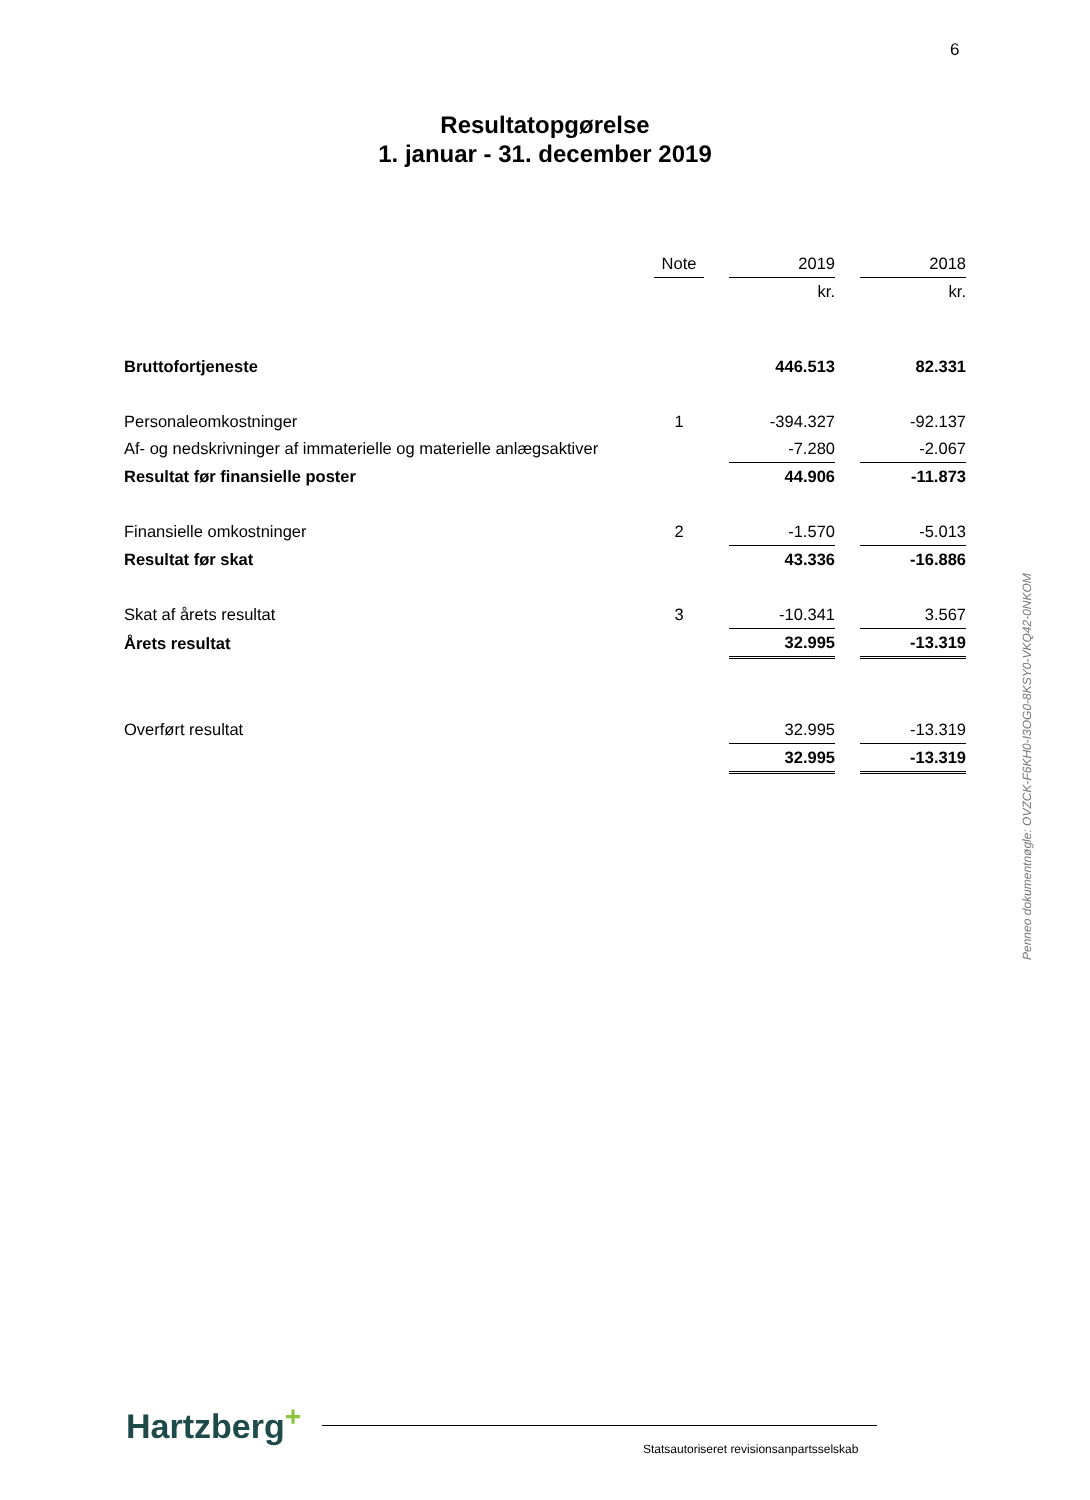6
Resultatopgørelse
1. januar - 31. december 2019
| | Note | | 2019 | | 2018 |
| --- | --- | --- | --- | --- | --- |
| | | | kr. | | kr. |
| Bruttofortjeneste | | | 446.513 | | 82.331 |
| Personaleomkostninger | 1 | | -394.327 | | -92.137 |
| Af- og nedskrivninger af immaterielle og materielle anlægsaktiver | | | -7.280 | | -2.067 |
| Resultat før finansielle poster | | | 44.906 | | -11.873 |
| Finansielle omkostninger | 2 | | -1.570 | | -5.013 |
| Resultat før skat | | | 43.336 | | -16.886 |
| Skat af årets resultat | 3 | | -10.341 | | 3.567 |
| Årets resultat | | | 32.995 | | -13.319 |
| Overført resultat | | | 32.995 | | -13.319 |
| | | | 32.995 | | -13.319 |
Penneo dokumentnøgle: OVZCK-F6KH0-I3OG0-8KSY0-VKQ42-0NKOM
Hartzberg<sup>+</sup>
Statsautoriseret revisionsanpartsselskab